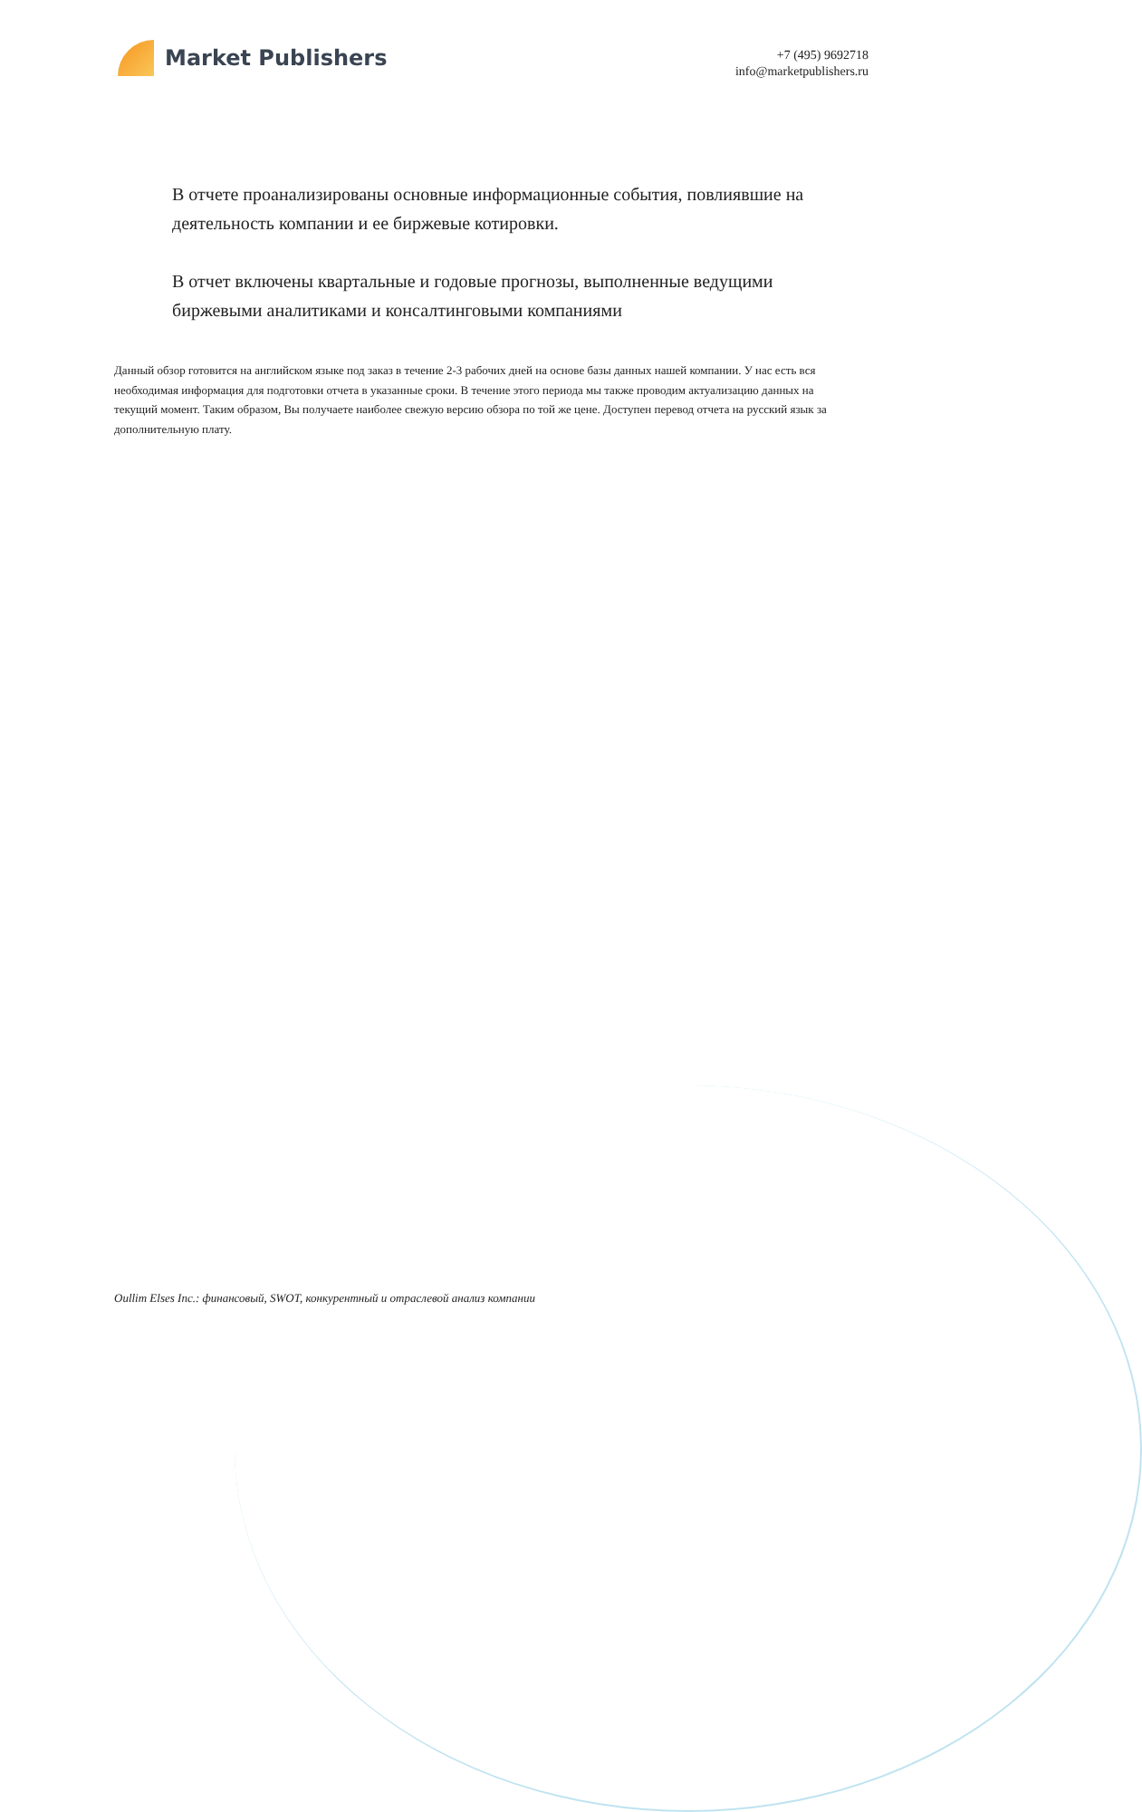Market Publishers
+7 (495) 9692718
info@marketpublishers.ru
В отчете проанализированы основные информационные события, повлиявшие на деятельность компании и ее биржевые котировки.
В отчет включены квартальные и годовые прогнозы, выполненные ведущими биржевыми аналитиками и консалтинговыми компаниями
Данный обзор готовится на английском языке под заказ в течение 2-3 рабочих дней на основе базы данных нашей компании. У нас есть вся необходимая информация для подготовки отчета в указанные сроки. В течение этого периода мы также проводим актуализацию данных на текущий момент. Таким образом, Вы получаете наиболее свежую версию обзора по той же цене. Доступен перевод отчета на русский язык за дополнительную плату.
Oullim Elses Inc.: финансовый, SWOT, конкурентный и отраслевой анализ компании